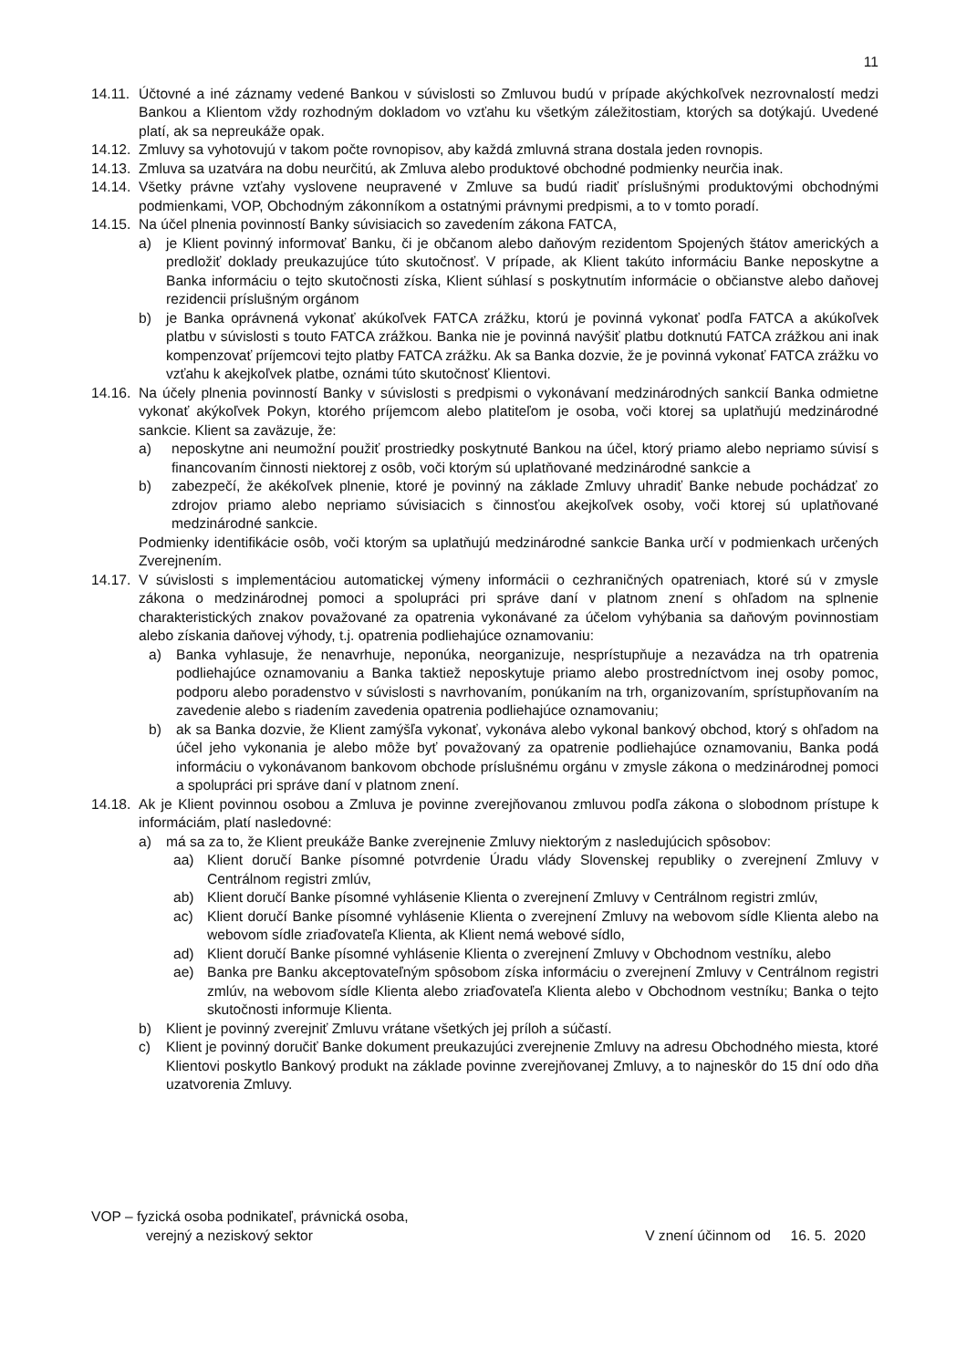11
14.11.
Účtovné a iné záznamy vedené Bankou v súvislosti so Zmluvou budú v prípade akýchkoľvek nezrovnalostí medzi Bankou a Klientom vždy rozhodným dokladom vo vzťahu ku všetkým záležitostiam, ktorých sa dotýkajú. Uvedené platí, ak sa nepreukáže opak.
14.12.
Zmluvy sa vyhotovujú v takom počte rovnopisov, aby každá zmluvná strana dostala jeden rovnopis.
14.13.
Zmluva sa uzatvára na dobu neurčitú, ak Zmluva alebo produktové obchodné podmienky neurčia inak.
14.14.
Všetky právne vzťahy vyslovene neupravené v Zmluve sa budú riadiť príslušnými produktovými obchodnými podmienkami, VOP, Obchodným zákonníkom a ostatnými právnymi predpismi, a to v tomto poradí.
14.15.
Na účel plnenia povinností Banky súvisiacich so zavedením zákona FATCA,
a) je Klient povinný informovať Banku, či je občanom alebo daňovým rezidentom Spojených štátov amerických a predložiť doklady preukazujúce túto skutočnosť. V prípade, ak Klient takúto informáciu Banke neposkytne a Banka informáciu o tejto skutočnosti získa, Klient súhlasí s poskytnutím informácie o občianstve alebo daňovej rezidencii príslušným orgánom
b) je Banka oprávnená vykonať akúkoľvek FATCA zrážku, ktorú je povinná vykonať podľa FATCA a akúkoľvek platbu v súvislosti s touto FATCA zrážkou. Banka nie je povinná navýšiť platbu dotknutú FATCA zrážkou ani inak kompenzovať príjemcovi tejto platby FATCA zrážku. Ak sa Banka dozvie, že je povinná vykonať FATCA zrážku vo vzťahu k akejkoľvek platbe, oznámi túto skutočnosť Klientovi.
14.16.
Na účely plnenia povinností Banky v súvislosti s predpismi o vykonávaní medzinárodných sankcií Banka odmietne vykonať akýkoľvek Pokyn, ktorého príjemcom alebo platiteľom je osoba, voči ktorej sa uplatňujú medzinárodné sankcie. Klient sa zaväzuje, že:
a) neposkytne ani neumožní použiť prostriedky poskytnuté Bankou na účel, ktorý priamo alebo nepriamo súvisí s financovaním činnosti niektorej z osôb, voči ktorým sú uplatňované medzinárodné sankcie a
b) zabezpečí, že akékoľvek plnenie, ktoré je povinný na základe Zmluvy uhradiť Banke nebude pochádzať zo zdrojov priamo alebo nepriamo súvisiacich s činnosťou akejkoľvek osoby, voči ktorej sú uplatňované medzinárodné sankcie.
Podmienky identifikácie osôb, voči ktorým sa uplatňujú medzinárodné sankcie Banka určí v podmienkach určených Zverejnením.
14.17.
V súvislosti s implementáciou automatickej výmeny informácii o cezhraničných opatreniach, ktoré sú v zmysle zákona o medzinárodnej pomoci a spolupráci pri správe daní v platnom znení s ohľadom na splnenie charakteristických znakov považované za opatrenia vykonávané za účelom vyhýbania sa daňovým povinnostiam alebo získania daňovej výhody, t.j. opatrenia podliehajúce oznamovaniu:
a) Banka vyhlasuje, že nenavrhuje, neponúka, neorganizuje, nesprístupňuje a nezavádza na trh opatrenia podliehajúce oznamovaniu a Banka taktiež neposkytuje priamo alebo prostredníctvom inej osoby pomoc, podporu alebo poradenstvo v súvislosti s navrhovaním, ponúkaním na trh, organizovaním, sprístupňovaním na zavedenie alebo s riadením zavedenia opatrenia podliehajúce oznamovaniu;
b) ak sa Banka dozvie, že Klient zamýšľa vykonať, vykonáva alebo vykonal bankový obchod, ktorý s ohľadom na účel jeho vykonania je alebo môže byť považovaný za opatrenie podliehajúce oznamovaniu, Banka podá informáciu o vykonávanom bankovom obchode príslušnému orgánu v zmysle zákona o medzinárodnej pomoci a spolupráci pri správe daní v platnom znení.
14.18.
Ak je Klient povinnou osobou a Zmluva je povinne zverejňovanou zmluvou podľa zákona o slobodnom prístupe k informáciám, platí nasledovné:
a) má sa za to, že Klient preukáže Banke zverejnenie Zmluvy niektorým z nasledujúcich spôsobov:
aa) Klient doručí Banke písomné potvrdenie Úradu vlády Slovenskej republiky o zverejnení Zmluvy v Centrálnom registri zmlúv,
ab) Klient doručí Banke písomné vyhlásenie Klienta o zverejnení Zmluvy v Centrálnom registri zmlúv,
ac) Klient doručí Banke písomné vyhlásenie Klienta o zverejnení Zmluvy na webovom sídle Klienta alebo na webovom sídle zriaďovateľa Klienta, ak Klient nemá webové sídlo,
ad) Klient doručí Banke písomné vyhlásenie Klienta o zverejnení Zmluvy v Obchodnom vestníku, alebo
ae) Banka pre Banku akceptovateľným spôsobom získa informáciu o zverejnení Zmluvy v Centrálnom registri zmlúv, na webovom sídle Klienta alebo zriaďovateľa Klienta alebo v Obchodnom vestníku; Banka o tejto skutočnosti informuje Klienta.
b) Klient je povinný zverejniť Zmluvu vrátane všetkých jej príloh a súčastí.
c) Klient je povinný doručiť Banke dokument preukazujúci zverejnenie Zmluvy na adresu Obchodného miesta, ktoré Klientovi poskytlo Bankový produkt na základe povinne zverejňovanej Zmluvy, a to najneskôr do 15 dní odo dňa uzatvorenia Zmluvy.
VOP – fyzická osoba podnikateľ, právnická osoba,
verejný a neziskový sektor
V znení účinnom od 16. 5. 2020